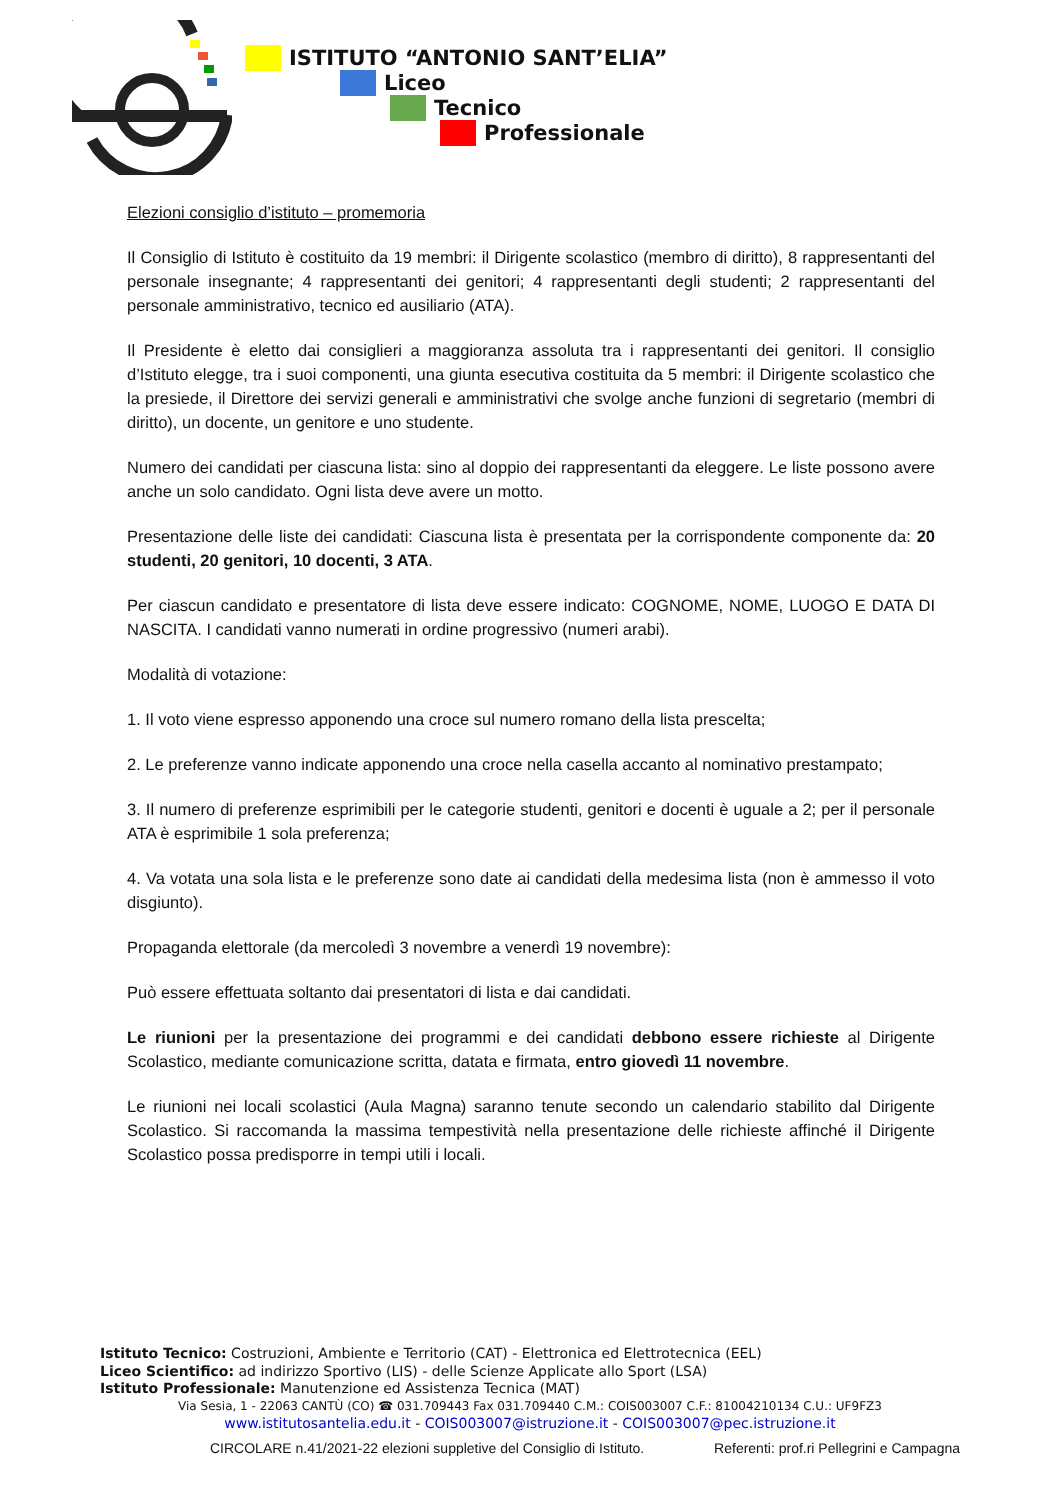ISTITUTO “ANTONIO SANT’ELIA”
Liceo
Tecnico
Professionale
Elezioni consiglio d’istituto – promemoria
Il Consiglio di Istituto è costituito da 19 membri: il Dirigente scolastico (membro di diritto), 8 rappresentanti del personale insegnante; 4 rappresentanti dei genitori; 4 rappresentanti degli studenti; 2 rappresentanti del personale amministrativo, tecnico ed ausiliario (ATA).
Il Presidente è eletto dai consiglieri a maggioranza assoluta tra i rappresentanti dei genitori. Il consiglio d’Istituto elegge, tra i suoi componenti, una giunta esecutiva costituita da 5 membri: il Dirigente scolastico che la presiede, il Direttore dei servizi generali e amministrativi che svolge anche funzioni di segretario (membri di diritto), un docente, un genitore e uno studente.
Numero dei candidati per ciascuna lista: sino al doppio dei rappresentanti da eleggere. Le liste possono avere anche un solo candidato. Ogni lista deve avere un motto.
Presentazione delle liste dei candidati: Ciascuna lista è presentata per la corrispondente componente da: 20 studenti, 20 genitori, 10 docenti, 3 ATA.
Per ciascun candidato e presentatore di lista deve essere indicato: COGNOME, NOME, LUOGO E DATA DI NASCITA. I candidati vanno numerati in ordine progressivo (numeri arabi).
Modalità di votazione:
1. Il voto viene espresso apponendo una croce sul numero romano della lista prescelta;
2. Le preferenze vanno indicate apponendo una croce nella casella accanto al nominativo prestampato;
3. Il numero di preferenze esprimibili per le categorie studenti, genitori e docenti è uguale a 2; per il personale ATA è esprimibile 1 sola preferenza;
4. Va votata una sola lista e le preferenze sono date ai candidati della medesima lista (non è ammesso il voto disgiunto).
Propaganda elettorale (da mercoledì 3 novembre a venerdì 19 novembre):
Può essere effettuata soltanto dai presentatori di lista e dai candidati.
Le riunioni per la presentazione dei programmi e dei candidati debbono essere richieste al Dirigente Scolastico, mediante comunicazione scritta, datata e firmata, entro giovedì 11 novembre.
Le riunioni nei locali scolastici (Aula Magna) saranno tenute secondo un calendario stabilito dal Dirigente Scolastico. Si raccomanda la massima tempestività nella presentazione delle richieste affinché il Dirigente Scolastico possa predisporre in tempi utili i locali.
Istituto Tecnico: Costruzioni, Ambiente e Territorio (CAT) - Elettronica ed Elettrotecnica (EEL)
Liceo Scientifico: ad indirizzo Sportivo (LIS) - delle Scienze Applicate allo Sport (LSA)
Istituto Professionale: Manutenzione ed Assistenza Tecnica (MAT)
Via Sesia, 1 - 22063 CANTÙ (CO) ☎ 031.709443 Fax 031.709440 C.M.: COIS003007 C.F.: 81004210134 C.U.: UF9FZ3
www.istitutosantelia.edu.it - COIS003007@istruzione.it - COIS003007@pec.istruzione.it
CIRCOLARE n.41/2021-22 elezioni suppletive del Consiglio di Istituto. Referenti: prof.ri Pellegrini e Campagna